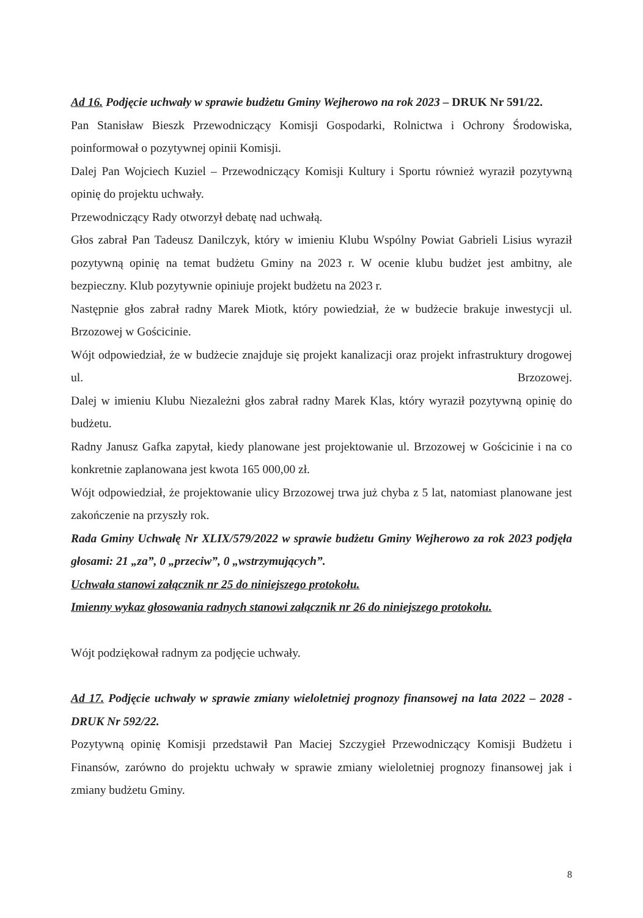Ad 16. Podjęcie uchwały w sprawie budżetu Gminy Wejherowo na rok 2023 – DRUK Nr 591/22.
Pan Stanisław Bieszk Przewodniczący Komisji Gospodarki, Rolnictwa i Ochrony Środowiska, poinformował o pozytywnej opinii Komisji.
Dalej Pan Wojciech Kuziel – Przewodniczący Komisji Kultury i Sportu również wyraził pozytywną opinię do projektu uchwały.
Przewodniczący Rady otworzył debatę nad uchwałą.
Głos zabrał Pan Tadeusz Danilczyk, który w imieniu Klubu Wspólny Powiat Gabrieli Lisius wyraził pozytywną opinię na temat budżetu Gminy na 2023 r. W ocenie klubu budżet jest ambitny, ale bezpieczny. Klub pozytywnie opiniuje projekt budżetu na 2023 r.
Następnie głos zabrał radny Marek Miotk, który powiedział, że w budżecie brakuje inwestycji ul. Brzozowej w Gościcinie.
Wójt odpowiedział, że w budżecie znajduje się projekt kanalizacji oraz projekt infrastruktury drogowej ul. Brzozowej.
Dalej w imieniu Klubu Niezależni głos zabrał radny Marek Klas, który wyraził pozytywną opinię do budżetu.
Radny Janusz Gafka zapytał, kiedy planowane jest projektowanie ul. Brzozowej w Gościcinie i na co konkretnie zaplanowana jest kwota 165 000,00 zł.
Wójt odpowiedział, że projektowanie ulicy Brzozowej trwa już chyba z 5 lat, natomiast planowane jest zakończenie na przyszły rok.
Rada Gminy Uchwałę Nr XLIX/579/2022 w sprawie budżetu Gminy Wejherowo za rok 2023 podjęła głosami: 21 „za”, 0 „przeciw”, 0 „wstrzymujących”.
Uchwała stanowi załącznik nr 25 do niniejszego protokołu.
Imienny wykaz głosowania radnych stanowi załącznik nr 26 do niniejszego protokołu.
Wójt podziękował radnym za podjęcie uchwały.
Ad 17. Podjęcie uchwały w sprawie zmiany wieloletniej prognozy finansowej na lata 2022 – 2028 - DRUK Nr 592/22.
Pozytywną opinię Komisji przedstawił Pan Maciej Szczygieł Przewodniczący Komisji Budżetu i Finansów, zarówno do projektu uchwały w sprawie zmiany wieloletniej prognozy finansowej jak i zmiany budżetu Gminy.
8